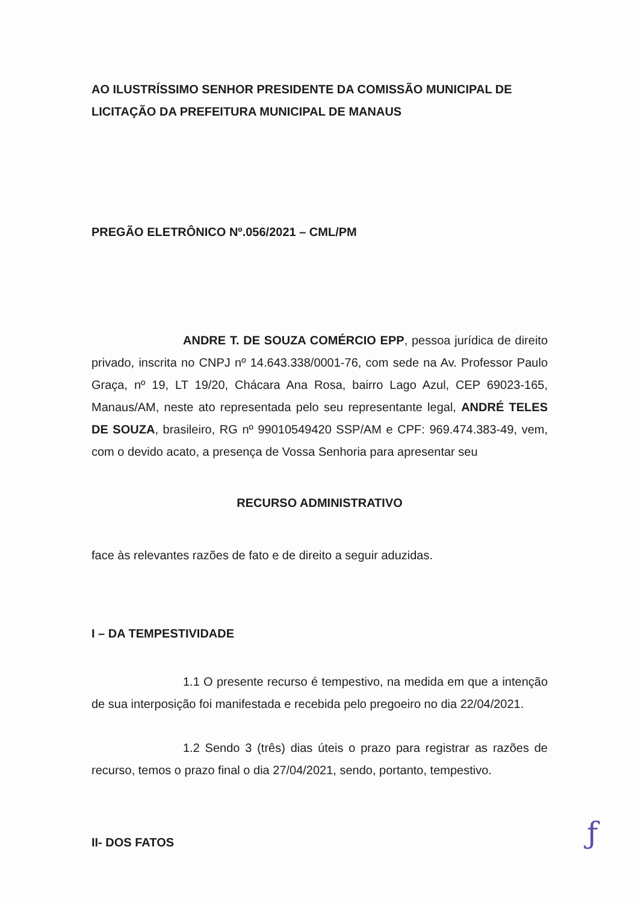AO ILUSTRÍSSIMO SENHOR PRESIDENTE DA COMISSÃO MUNICIPAL DE LICITAÇÃO DA PREFEITURA MUNICIPAL DE MANAUS
PREGÃO ELETRÔNICO Nº.056/2021 – CML/PM
ANDRE T. DE SOUZA COMÉRCIO EPP, pessoa jurídica de direito privado, inscrita no CNPJ nº 14.643.338/0001-76, com sede na Av. Professor Paulo Graça, nº 19, LT 19/20, Chácara Ana Rosa, bairro Lago Azul, CEP 69023-165, Manaus/AM, neste ato representada pelo seu representante legal, ANDRÉ TELES DE SOUZA, brasileiro, RG nº 99010549420 SSP/AM e CPF: 969.474.383-49, vem, com o devido acato, a presença de Vossa Senhoria para apresentar seu
RECURSO ADMINISTRATIVO
face às relevantes razões de fato e de direito a seguir aduzidas.
I – DA TEMPESTIVIDADE
1.1 O presente recurso é tempestivo, na medida em que a intenção de sua interposição foi manifestada e recebida pelo pregoeiro no dia 22/04/2021.
1.2 Sendo 3 (três) dias úteis o prazo para registrar as razões de recurso, temos o prazo final o dia 27/04/2021, sendo, portanto, tempestivo.
II- DOS FATOS
ƒ